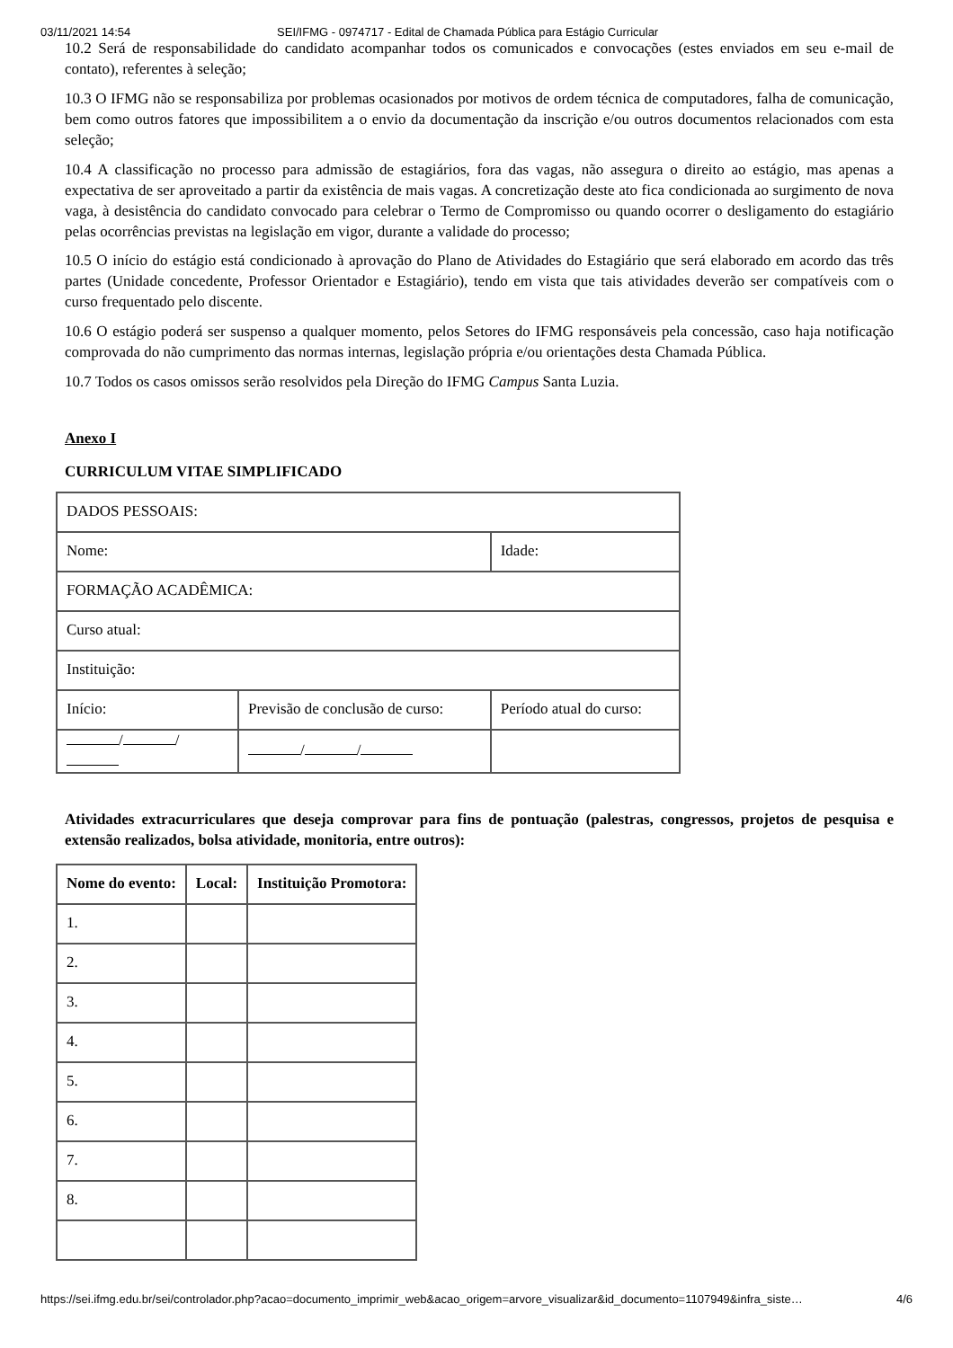03/11/2021 14:54 SEI/IFMG - 0974717 - Edital de Chamada Pública para Estágio Curricular
10.2 Será de responsabilidade do candidato acompanhar todos os comunicados e convocações (estes enviados em seu e-mail de contato), referentes à seleção;
10.3 O IFMG não se responsabiliza por problemas ocasionados por motivos de ordem técnica de computadores, falha de comunicação, bem como outros fatores que impossibilitem a o envio da documentação da inscrição e/ou outros documentos relacionados com esta seleção;
10.4 A classificação no processo para admissão de estagiários, fora das vagas, não assegura o direito ao estágio, mas apenas a expectativa de ser aproveitado a partir da existência de mais vagas. A concretização deste ato fica condicionada ao surgimento de nova vaga, à desistência do candidato convocado para celebrar o Termo de Compromisso ou quando ocorrer o desligamento do estagiário pelas ocorrências previstas na legislação em vigor, durante a validade do processo;
10.5 O início do estágio está condicionado à aprovação do Plano de Atividades do Estagiário que será elaborado em acordo das três partes (Unidade concedente, Professor Orientador e Estagiário), tendo em vista que tais atividades deverão ser compatíveis com o curso frequentado pelo discente.
10.6 O estágio poderá ser suspenso a qualquer momento, pelos Setores do IFMG responsáveis pela concessão, caso haja notificação comprovada do não cumprimento das normas internas, legislação própria e/ou orientações desta Chamada Pública.
10.7 Todos os casos omissos serão resolvidos pela Direção do IFMG Campus Santa Luzia.
Anexo I
CURRICULUM VITAE SIMPLIFICADO
| DADOS PESSOAIS: | | |
| Nome: | | Idade: |
| FORMAÇÃO ACADÊMICA: | | |
| Curso atual: | | |
| Instituição: | | |
| Início: | Previsão de conclusão de curso: | Período atual do curso: |
| / / | / / | |
Atividades extracurriculares que deseja comprovar para fins de pontuação (palestras, congressos, projetos de pesquisa e extensão realizados, bolsa atividade, monitoria, entre outros):
| Nome do evento: | Local: | Instituição Promotora: |
| --- | --- | --- |
| 1. | | |
| 2. | | |
| 3. | | |
| 4. | | |
| 5. | | |
| 6. | | |
| 7. | | |
| 8. | | |
https://sei.ifmg.edu.br/sei/controlador.php?acao=documento_imprimir_web&acao_origem=arvore_visualizar&id_documento=1107949&infra_siste… 4/6